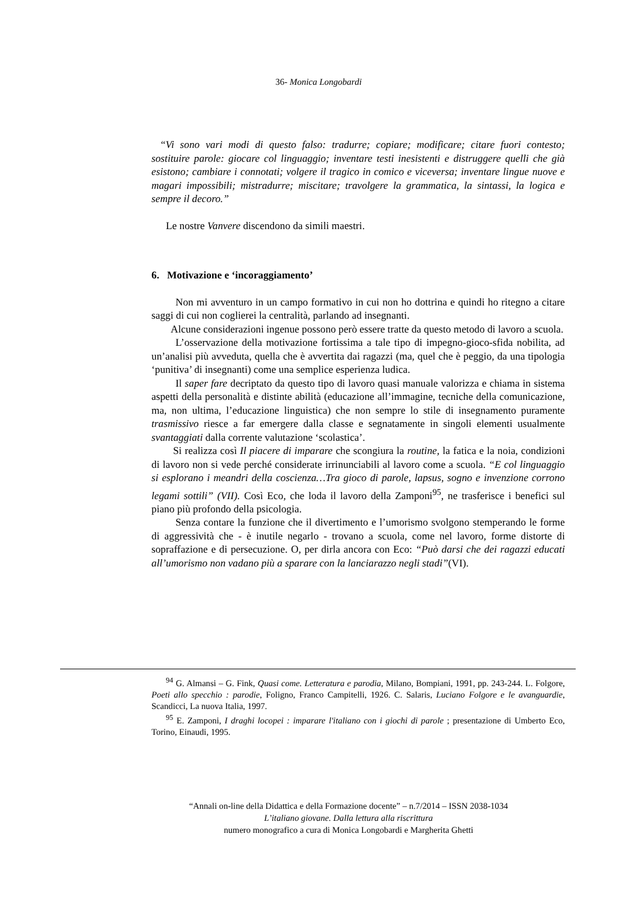36- Monica Longobardi
“Vi sono vari modi di questo falso: tradurre; copiare; modificare; citare fuori contesto; sostituire parole: giocare col linguaggio; inventare testi inesistenti e distruggere quelli che già esistono; cambiare i connotati; volgere il tragico in comico e viceversa; inventare lingue nuove e magari impossibili; mistradurre; miscitare; travolgere la grammatica, la sintassi, la logica e sempre il decoro.”
Le nostre Vanvere discendono da simili maestri.
6. Motivazione e ‘incoraggiamento’
Non mi avventuro in un campo formativo in cui non ho dottrina e quindi ho ritegno a citare saggi di cui non coglierei la centralità, parlando ad insegnanti.
Alcune considerazioni ingenue possono però essere tratte da questo metodo di lavoro a scuola.
L’osservazione della motivazione fortissima a tale tipo di impegno-gioco-sfida nobilita, ad un’analisi più avveduta, quella che è avvertita dai ragazzi (ma, quel che è peggio, da una tipologia ‘punitiva’ di insegnanti) come una semplice esperienza ludica.
Il saper fare decriptato da questo tipo di lavoro quasi manuale valorizza e chiama in sistema aspetti della personalità e distinte abilità (educazione all’immagine, tecniche della comunicazione, ma, non ultima, l’educazione linguistica) che non sempre lo stile di insegnamento puramente trasmissivo riesce a far emergere dalla classe e segnatamente in singoli elementi usualmente svantaggiati dalla corrente valutazione ‘scolastica’.
Si realizza così Il piacere di imparare che scongiura la routine, la fatica e la noia, condizioni di lavoro non si vede perché considerate irrinunciabili al lavoro come a scuola. “E col linguaggio si esplorano i meandri della coscienza…Tra gioco di parole, lapsus, sogno e invenzione corrono legami sottili” (VII). Così Eco, che loda il lavoro della Zamponi<sup>95</sup>, ne trasferisce i benefici sul piano più profondo della psicologia.
Senza contare la funzione che il divertimento e l’umorismo svolgono stemperando le forme di aggressività che - è inutile negarlo - trovano a scuola, come nel lavoro, forme distorte di sopraffazione e di persecuzione. O, per dirla ancora con Eco: “Può darsi che dei ragazzi educati all’umorismo non vadano più a sparare con la lanciarazzo negli stadi”(VI).
<sup>94</sup> G. Almansi – G. Fink, Quasi come. Letteratura e parodia, Milano, Bompiani, 1991, pp. 243-244. L. Folgore, Poeti allo specchio : parodie, Foligno, Franco Campitelli, 1926. C. Salaris, Luciano Folgore e le avanguardie, Scandicci, La nuova Italia, 1997.
<sup>95</sup> E. Zamponi, I draghi locopei : imparare l'italiano con i giochi di parole ; presentazione di Umberto Eco, Torino, Einaudi, 1995.
“Annali on-line della Didattica e della Formazione docente” – n.7/2014 – ISSN 2038-1034
L’italiano giovane. Dalla lettura alla riscrittura
numero monografico a cura di Monica Longobardi e Margherita Ghetti